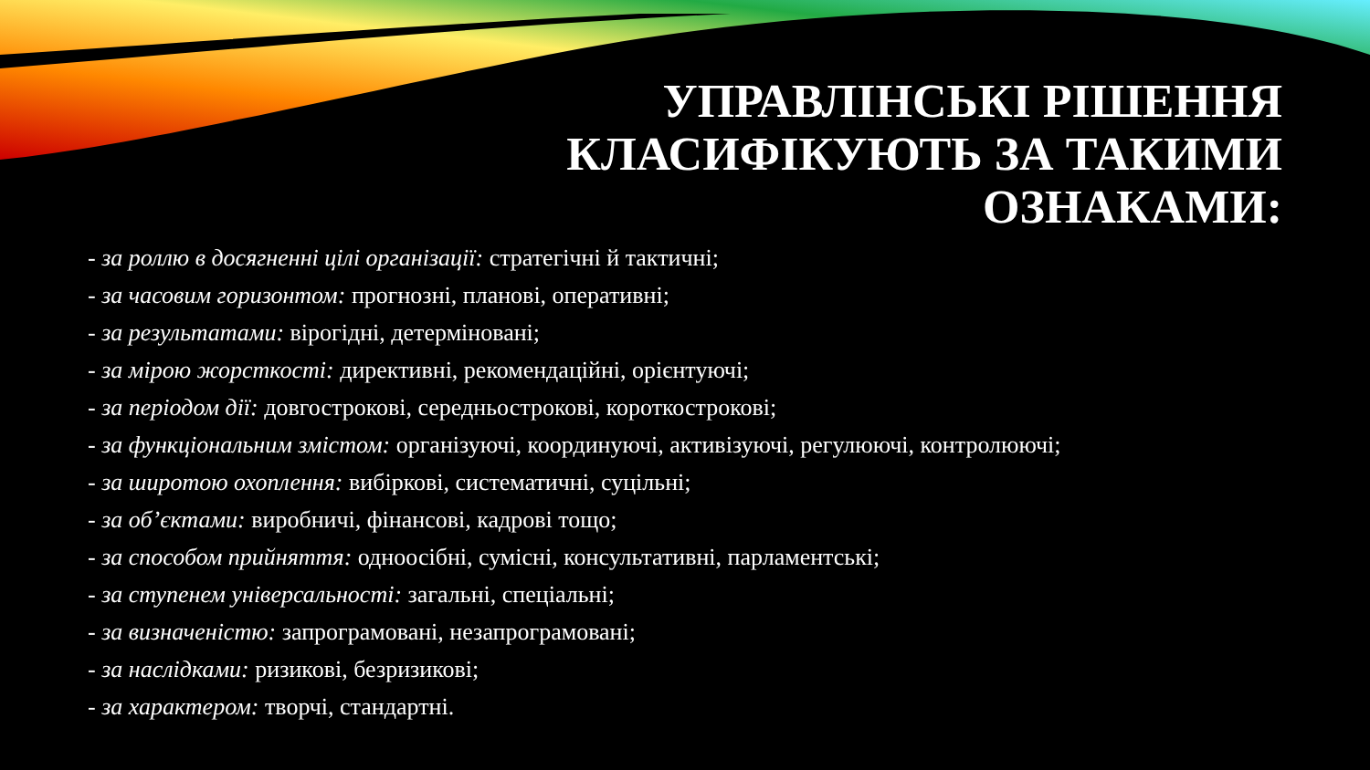УПРАВЛІНСЬКІ РІШЕННЯ
КЛАСИФІКУЮТЬ ЗА ТАКИМИ
ОЗНАКАМИ:
- за роллю в досягненні цілі організації: стратегічні й тактичні;
- за часовим горизонтом: прогнозні, планові, оперативні;
- за результатами: вірогідні, детерміновані;
- за мірою жорсткості: директивні, рекомендаційні, орієнтуючі;
- за періодом дії: довгострокові, середньострокові, короткострокові;
- за функціональним змістом: організуючі, координуючі, активізуючі, регулюючі, контролюючі;
- за широтою охоплення: вибіркові, систематичні, суцільні;
- за об’єктами: виробничі, фінансові, кадрові тощо;
- за способом прийняття: одноосібні, сумісні, консультативні, парламентські;
- за ступенем універсальності: загальні, спеціальні;
- за визначеністю: запрограмовані, незапрограмовані;
- за наслідками: ризикові, безризикові;
- за характером: творчі, стандартні.